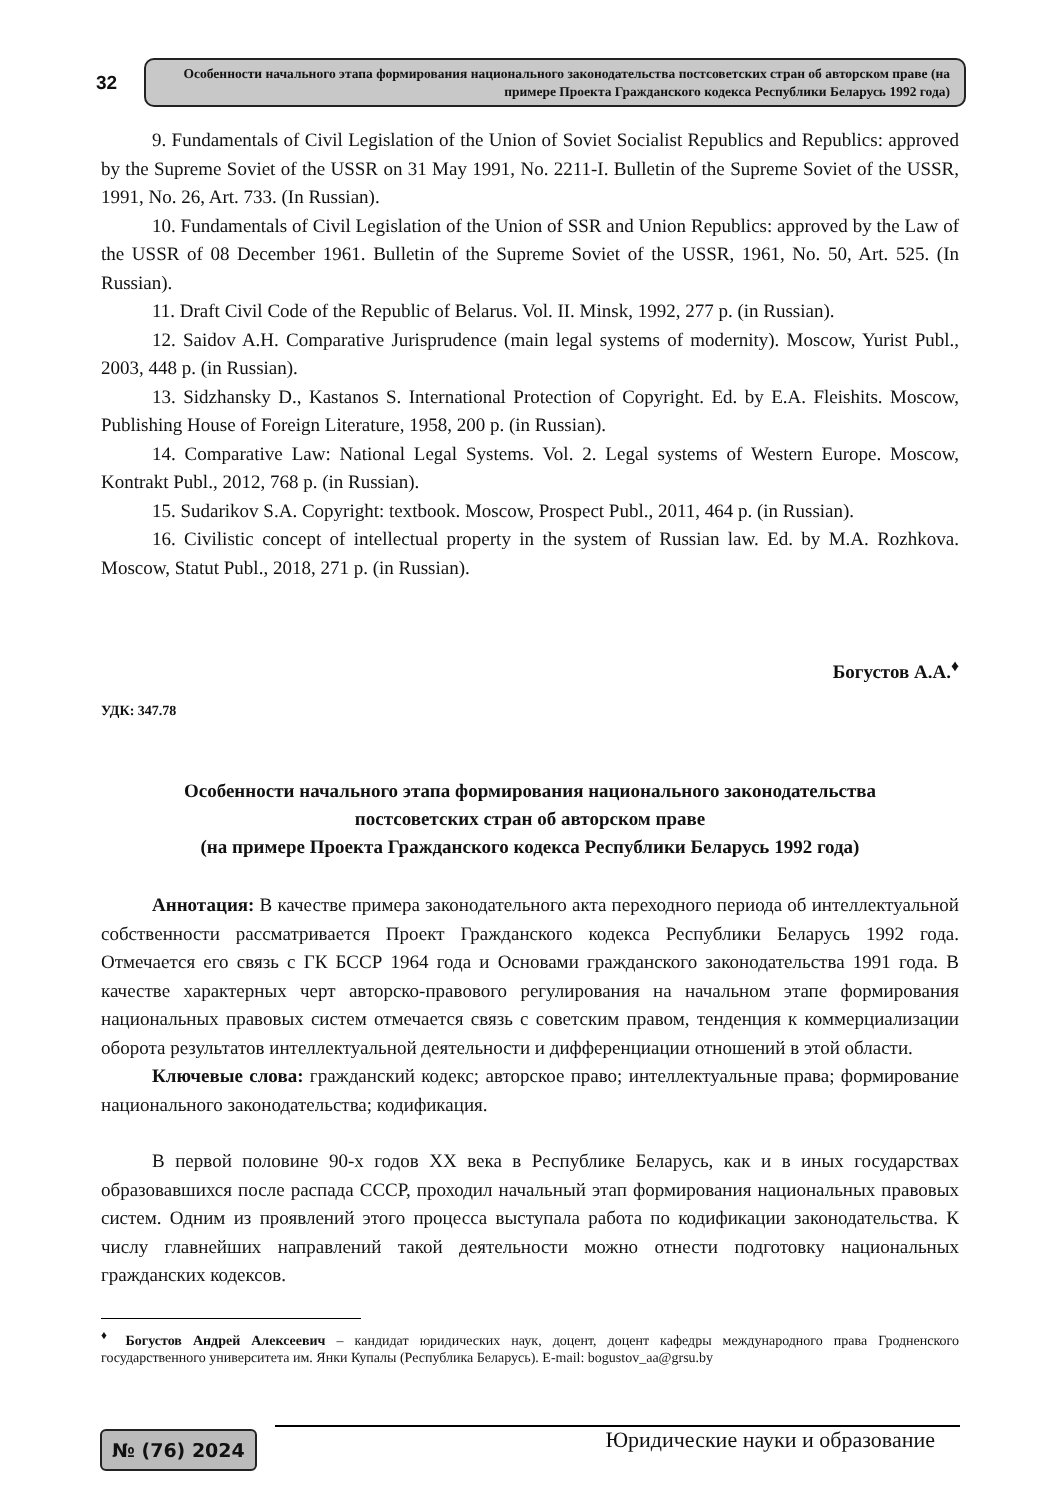32
Особенности начального этапа формирования национального законодательства постсоветских стран об авторском праве (на примере Проекта Гражданского кодекса Республики Беларусь 1992 года)
9. Fundamentals of Civil Legislation of the Union of Soviet Socialist Republics and Republics: approved by the Supreme Soviet of the USSR on 31 May 1991, No. 2211-I. Bulletin of the Supreme Soviet of the USSR, 1991, No. 26, Art. 733. (In Russian).
10. Fundamentals of Civil Legislation of the Union of SSR and Union Republics: approved by the Law of the USSR of 08 December 1961. Bulletin of the Supreme Soviet of the USSR, 1961, No. 50, Art. 525. (In Russian).
11. Draft Civil Code of the Republic of Belarus. Vol. II. Minsk, 1992, 277 p. (in Russian).
12. Saidov A.H. Comparative Jurisprudence (main legal systems of modernity). Moscow, Yurist Publ., 2003, 448 p. (in Russian).
13. Sidzhansky D., Kastanos S. International Protection of Copyright. Ed. by E.A. Fleishits. Moscow, Publishing House of Foreign Literature, 1958, 200 p. (in Russian).
14. Comparative Law: National Legal Systems. Vol. 2. Legal systems of Western Europe. Moscow, Kontrakt Publ., 2012, 768 p. (in Russian).
15. Sudarikov S.A. Copyright: textbook. Moscow, Prospect Publ., 2011, 464 p. (in Russian).
16. Civilistic concept of intellectual property in the system of Russian law. Ed. by M.A. Rozhkova. Moscow, Statut Publ., 2018, 271 p. (in Russian).
Богустов А.А.<sup>♦</sup>
УДК: 347.78
Особенности начального этапа формирования национального законодательства
постсоветских стран об авторском праве
(на примере Проекта Гражданского кодекса Республики Беларусь 1992 года)
Аннотация: В качестве примера законодательного акта переходного периода об интеллектуальной собственности рассматривается Проект Гражданского кодекса Республики Беларусь 1992 года. Отмечается его связь с ГК БССР 1964 года и Основами гражданского законодательства 1991 года. В качестве характерных черт авторско-правового регулирования на начальном этапе формирования национальных правовых систем отмечается связь с советским правом, тенденция к коммерциализации оборота результатов интеллектуальной деятельности и дифференциации отношений в этой области.
Ключевые слова: гражданский кодекс; авторское право; интеллектуальные права; формирование национального законодательства; кодификация.
В первой половине 90-х годов XX века в Республике Беларусь, как и в иных государствах образовавшихся после распада СССР, проходил начальный этап формирования национальных правовых систем. Одним из проявлений этого процесса выступала работа по кодификации законодательства. К числу главнейших направлений такой деятельности можно отнести подготовку национальных гражданских кодексов.
<sup>♦</sup> Богустов Андрей Алексеевич – кандидат юридических наук, доцент, доцент кафедры международного права Гродненского государственного университета им. Янки Купалы (Республика Беларусь). E-mail: bogustov_aa@grsu.by
№ (76) 2024
Юридические науки и образование